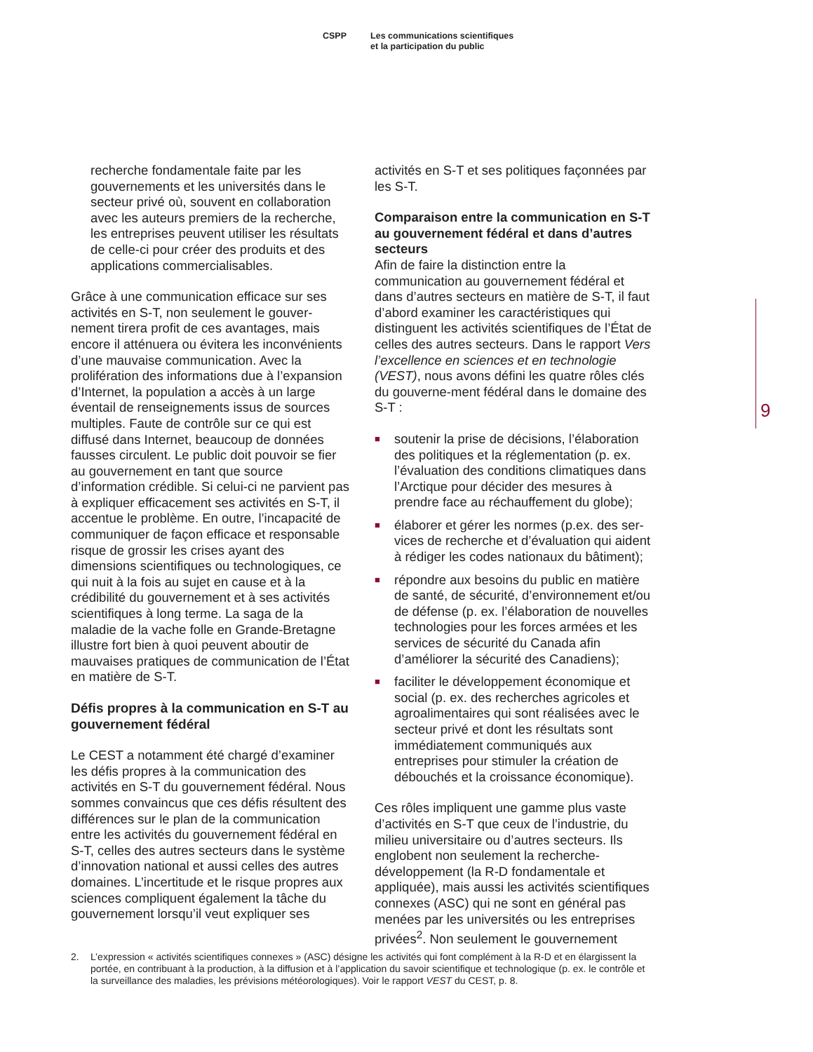CSPP Les communications scientifiques
et la participation du public
recherche fondamentale faite par les gouvernements et les universités dans le secteur privé où, souvent en collaboration avec les auteurs premiers de la recherche, les entreprises peuvent utiliser les résultats de celle-ci pour créer des produits et des applications commercialisables.
Grâce à une communication efficace sur ses activités en S-T, non seulement le gouver-nement tirera profit de ces avantages, mais encore il atténuera ou évitera les inconvénients d’une mauvaise communication. Avec la prolifération des informations due à l’expansion d’Internet, la population a accès à un large éventail de renseignements issus de sources multiples. Faute de contrôle sur ce qui est diffusé dans Internet, beaucoup de données fausses circulent. Le public doit pouvoir se fier au gouvernement en tant que source d’information crédible. Si celui-ci ne parvient pas à expliquer efficacement ses activités en S-T, il accentue le problème. En outre, l’incapacité de communiquer de façon efficace et responsable risque de grossir les crises ayant des dimensions scientifiques ou technologiques, ce qui nuit à la fois au sujet en cause et à la crédibilité du gouvernement et à ses activités scientifiques à long terme. La saga de la maladie de la vache folle en Grande-Bretagne illustre fort bien à quoi peuvent aboutir de mauvaises pratiques de communication de l’État en matière de S-T.
Défis propres à la communication en S-T au gouvernement fédéral
Le CEST a notamment été chargé d’examiner les défis propres à la communication des activités en S-T du gouvernement fédéral. Nous sommes convaincus que ces défis résultent des différences sur le plan de la communication entre les activités du gouvernement fédéral en S-T, celles des autres secteurs dans le système d’innovation national et aussi celles des autres domaines. L’incertitude et le risque propres aux sciences compliquent également la tâche du gouvernement lorsqu’il veut expliquer ses
activités en S-T et ses politiques façonnées par les S-T.
Comparaison entre la communication en S-T au gouvernement fédéral et dans d’autres secteurs
Afin de faire la distinction entre la communication au gouvernement fédéral et dans d’autres secteurs en matière de S-T, il faut d’abord examiner les caractéristiques qui distinguent les activités scientifiques de l’État de celles des autres secteurs. Dans le rapport Vers l’excellence en sciences et en technologie (VEST), nous avons défini les quatre rôles clés du gouverne-ment fédéral dans le domaine des S-T :
■ soutenir la prise de décisions, l’élaboration des politiques et la réglementation (p. ex. l’évaluation des conditions climatiques dans l’Arctique pour décider des mesures à prendre face au réchauffement du globe);
■ élaborer et gérer les normes (p.ex. des ser-vices de recherche et d’évaluation qui aident à rédiger les codes nationaux du bâtiment);
■ répondre aux besoins du public en matière de santé, de sécurité, d’environnement et/ou de défense (p. ex. l’élaboration de nouvelles technologies pour les forces armées et les services de sécurité du Canada afin d’améliorer la sécurité des Canadiens);
■ faciliter le développement économique et social (p. ex. des recherches agricoles et agroalimentaires qui sont réalisées avec le secteur privé et dont les résultats sont immédiatement communiqués aux entreprises pour stimuler la création de débouchés et la croissance économique).
Ces rôles impliquent une gamme plus vaste d’activités en S-T que ceux de l’industrie, du milieu universitaire ou d’autres secteurs. Ils englobent non seulement la recherche-développement (la R-D fondamentale et appliquée), mais aussi les activités scientifiques connexes (ASC) qui ne sont en général pas menées par les universités ou les entreprises privées<sup>2</sup>. Non seulement le gouvernement
9
2. L’expression « activités scientifiques connexes » (ASC) désigne les activités qui font complément à la R-D et en élargissent la portée, en contribuant à la production, à la diffusion et à l’application du savoir scientifique et technologique (p. ex. le contrôle et la surveillance des maladies, les prévisions météorologiques). Voir le rapport VEST du CEST, p. 8.